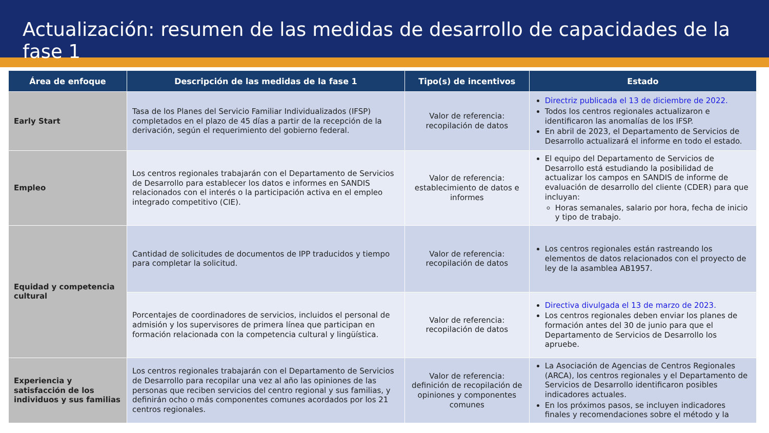Actualización: resumen de las medidas de desarrollo de capacidades de la fase 1
| Área de enfoque | Descripción de las medidas de la fase 1 | Tipo(s) de incentivos | Estado |
| --- | --- | --- | --- |
| Early Start | Tasa de los Planes del Servicio Familiar Individualizados (IFSP) completados en el plazo de 45 días a partir de la recepción de la derivación, según el requerimiento del gobierno federal. | Valor de referencia: recopilación de datos | Directriz publicada el 13 de diciembre de 2022. Todos los centros regionales actualizaron e identificaron las anomalías de los IFSP. En abril de 2023, el Departamento de Servicios de Desarrollo actualizará el informe en todo el estado. |
| Empleo | Los centros regionales trabajarán con el Departamento de Servicios de Desarrollo para establecer los datos e informes en SANDIS relacionados con el interés o la participación activa en el empleo integrado competitivo (CIE). | Valor de referencia: establecimiento de datos e informes | El equipo del Departamento de Servicios de Desarrollo está estudiando la posibilidad de actualizar los campos en SANDIS de informe de evaluación de desarrollo del cliente (CDER) para que incluyan: Horas semanales, salario por hora, fecha de inicio y tipo de trabajo. |
| Equidad y competencia cultural | Cantidad de solicitudes de documentos de IPP traducidos y tiempo para completar la solicitud. | Valor de referencia: recopilación de datos | Los centros regionales están rastreando los elementos de datos relacionados con el proyecto de ley de la asamblea AB1957. |
| | Porcentajes de coordinadores de servicios, incluidos el personal de admisión y los supervisores de primera línea que participan en formación relacionada con la competencia cultural y lingüística. | Valor de referencia: recopilación de datos | Directiva divulgada el 13 de marzo de 2023. Los centros regionales deben enviar los planes de formación antes del 30 de junio para que el Departamento de Servicios de Desarrollo los apruebe. |
| Experiencia y satisfacción de los individuos y sus familias | Los centros regionales trabajarán con el Departamento de Servicios de Desarrollo para recopilar una vez al año las opiniones de las personas que reciben servicios del centro regional y sus familias, y definirán ocho o más componentes comunes acordados por los 21 centros regionales. | Valor de referencia: definición de recopilación de opiniones y componentes comunes | La Asociación de Agencias de Centros Regionales (ARCA), los centros regionales y el Departamento de Servicios de Desarrollo identificaron posibles indicadores actuales. En los próximos pasos, se incluyen indicadores finales y recomendaciones sobre el método y la |